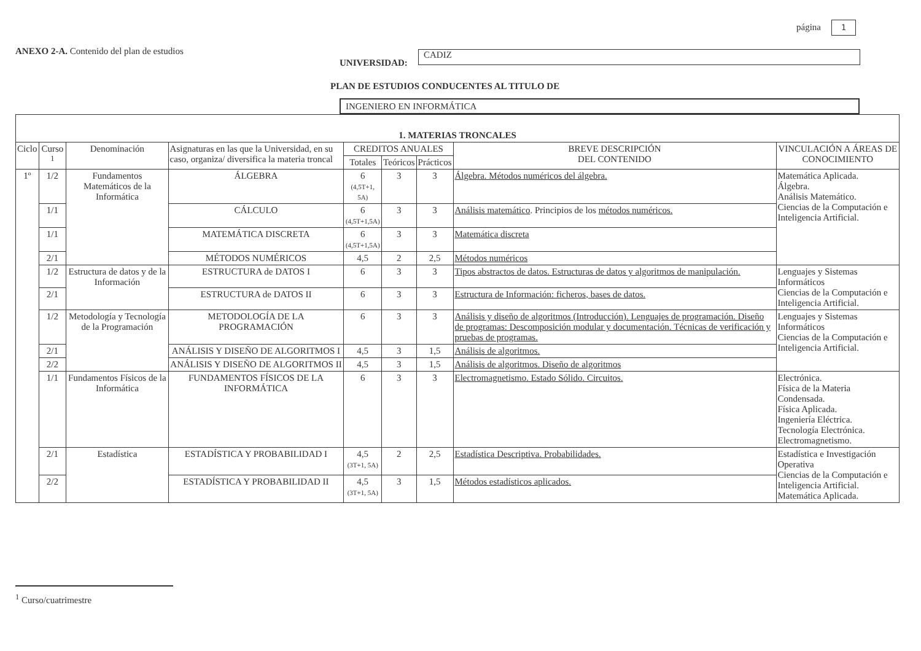página 1
ANEXO 2-A. Contenido del plan de estudios
UNIVERSIDAD:
CADIZ
PLAN DE ESTUDIOS CONDUCENTES AL TITULO DE
INGENIERO EN INFORMÁTICA
| 1. MATERIAS TRONCALES | | | | | | | | |
| --- | --- | --- | --- | --- | --- | --- | --- | --- |
| Ciclo | Curso <sup>1</sup> | Denominación | Asignaturas en las que la Universidad, en su caso, organiza/ diversifica la materia troncal | CREDITOS ANUALES | | | BREVE DESCRIPCIÓN DEL CONTENIDO | VINCULACIÓN A ÁREAS DE CONOCIMIENTO |
| | | | | Totales | Teóricos | Prácticos | | |
| 1º | 1/2 | Fundamentos Matemáticos de la Informática | ÁLGEBRA | 6 (4,5T+1, 5A) | 3 | 3 | Álgebra. Métodos numéricos del álgebra. | Matemática Aplicada. Álgebra. Análisis Matemático. Ciencias de la Computación e Inteligencia Artificial. |
| | 1/1 | | CÁLCULO | 6 (4,5T+1,5A) | 3 | 3 | Análisis matemático . Principios de los métodos numéricos. | |
| | 1/1 | | MATEMÁTICA DISCRETA | 6 (4,5T+1,5A) | 3 | 3 | Matemática discreta | |
| | 2/1 | | MÉTODOS NUMÉRICOS | 4,5 | 2 | 2,5 | Métodos numéricos | |
| | 1/2 | Estructura de datos y de la Información | ESTRUCTURA de DATOS I | 6 | 3 | 3 | Tipos abstractos de datos. Estructuras de datos y algoritmos de manipulación. | Lenguajes y Sistemas Informáticos Ciencias de la Computación e Inteligencia Artificial. |
| | 2/1 | | ESTRUCTURA de DATOS II | 6 | 3 | 3 | Estructura de Información: ficheros, bases de datos. | |
| | 1/2 | Metodología y Tecnología de la Programación | METODOLOGÍA DE LA PROGRAMACIÓN | 6 | 3 | 3 | Análisis y diseño de algoritmos (Introducción). Lenguajes de programación. Diseño de programas: Descomposición modular y documentación. Técnicas de verificación y pruebas de programas. | Lenguajes y Sistemas Informáticos Ciencias de la Computación e Inteligencia Artificial. |
| | 2/1 | | ANÁLISIS Y DISEÑO DE ALGORITMOS I | 4,5 | 3 | 1,5 | Análisis de algoritmos. | |
| | 2/2 | | ANÁLISIS Y DISEÑO DE ALGORITMOS II | 4,5 | 3 | 1,5 | Análisis de algoritmos. Diseño de algoritmos | |
| | 1/1 | Fundamentos Físicos de la Informática | FUNDAMENTOS FÍSICOS DE LA INFORMÁTICA | 6 | 3 | 3 | Electromagnetismo. Estado Sólido. Circuitos. | Electrónica. Física de la Materia Condensada. Física Aplicada. Ingeniería Eléctrica. Tecnología Electrónica. Electromagnetismo. |
| | 2/1 | Estadística | ESTADÍSTICA Y PROBABILIDAD I | 4,5 (3T+1, 5A) | 2 | 2,5 | Estadística Descriptiva. Probabilidades. | Estadística e Investigación Operativa Ciencias de la Computación e Inteligencia Artificial. Matemática Aplicada. |
| | 2/2 | | ESTADÍSTICA Y PROBABILIDAD II | 4,5 (3T+1, 5A) | 3 | 1,5 | Métodos estadísticos aplicados. | |
<sup>1</sup> Curso/cuatrimestre